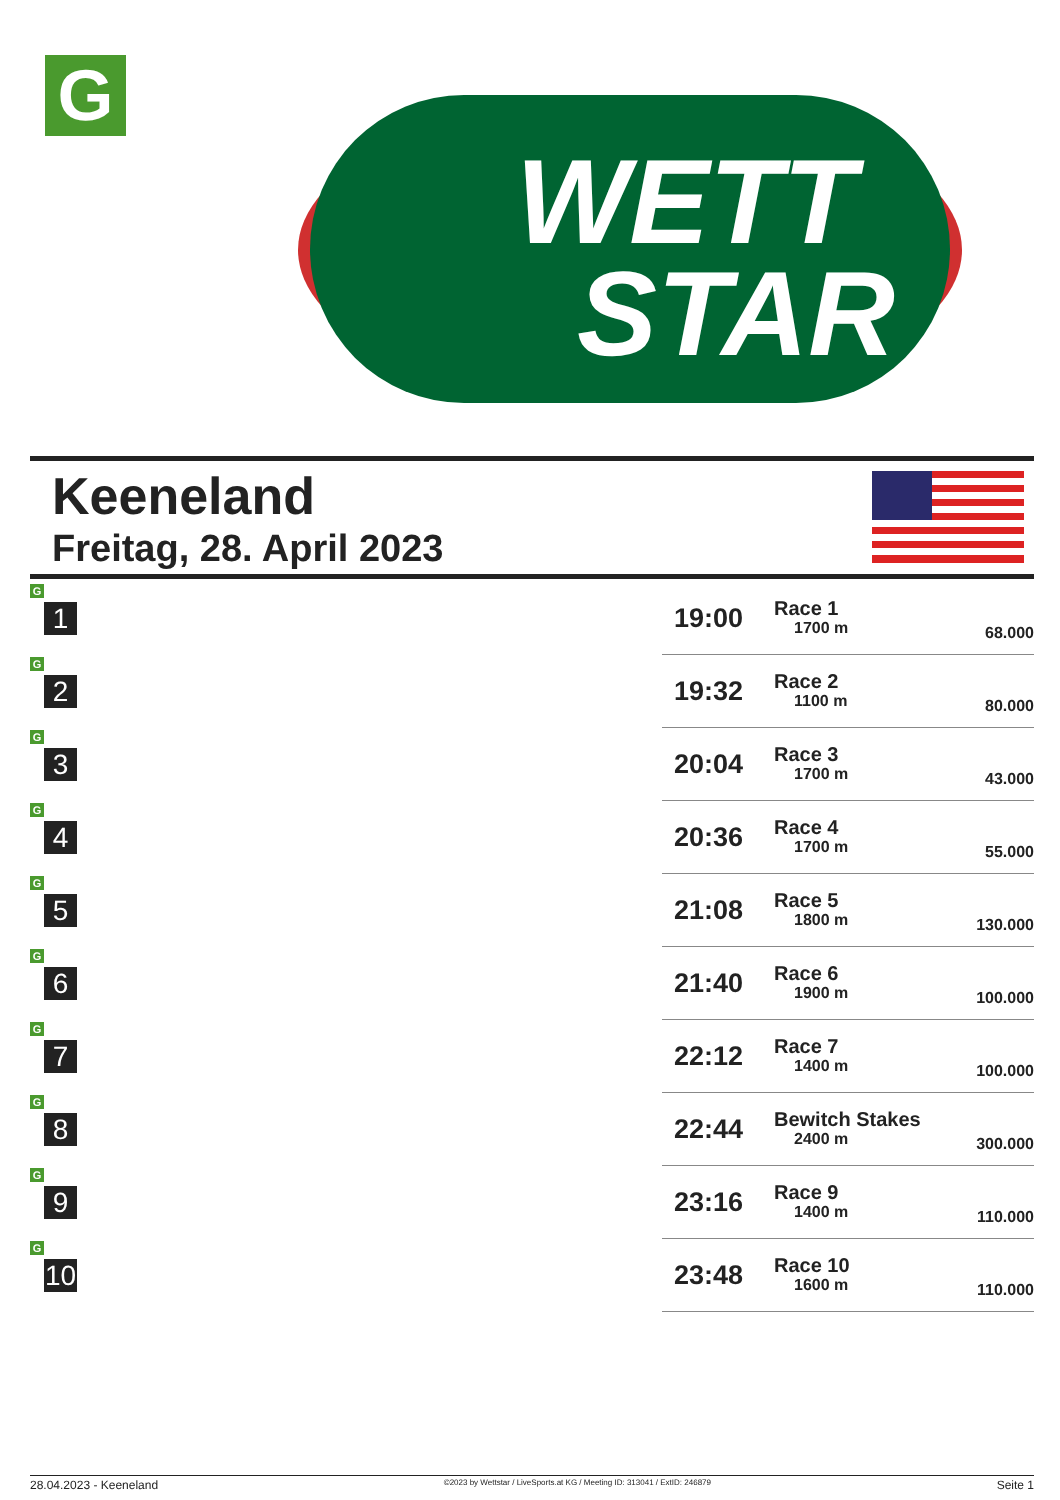G
WETT
STAR
Keeneland
Freitag, 28. April 2023
| G 1 | 19:00 | Race 1 1700 m | 68.000 | |
| G 2 | 19:32 | Race 2 1100 m | 80.000 | |
| G 3 | 20:04 | Race 3 1700 m | 43.000 | |
| G 4 | 20:36 | Race 4 1700 m | 55.000 | |
| G 5 | 21:08 | Race 5 1800 m | 130.000 | |
| G 6 | 21:40 | Race 6 1900 m | 100.000 | |
| G 7 | 22:12 | Race 7 1400 m | 100.000 | |
| G 8 | 22:44 | Bewitch Stakes 2400 m | 300.000 | |
| G 9 | 23:16 | Race 9 1400 m | 110.000 | |
| G 10 | 23:48 | Race 10 1600 m | 110.000 | |
28.04.2023 - Keeneland ©2023 by Wettstar / LiveSports.at KG / Meeting ID: 313041 / ExtID: 246879 Seite 1